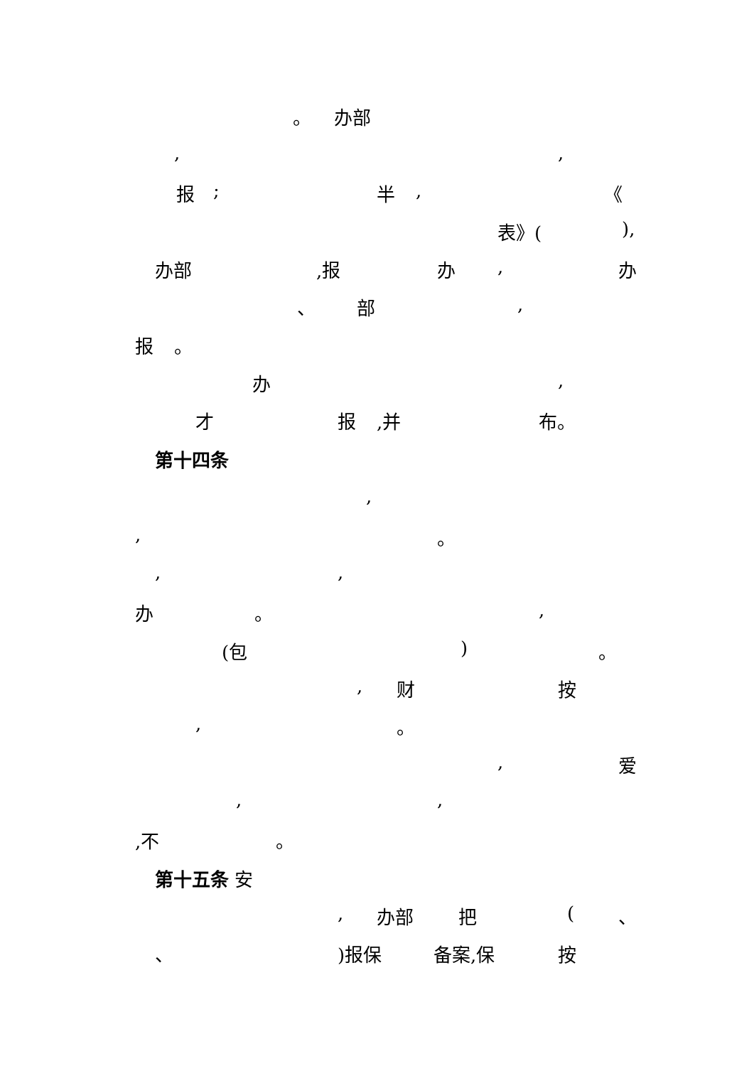。 办部
, ,
报 ; 半 , 《
表》( ),
办部 ,报 办 , 办
、 部 ,
报 。
办 ,
才 报 ,并 布。
第十四条
,
, 。
, ,
办 。 ,
(包 ) 。
, 财 按
, 。
, 爱
, ,
,不 。
第十五条 安
, 办部 把 ( 、
、 )报保 备案,保 按